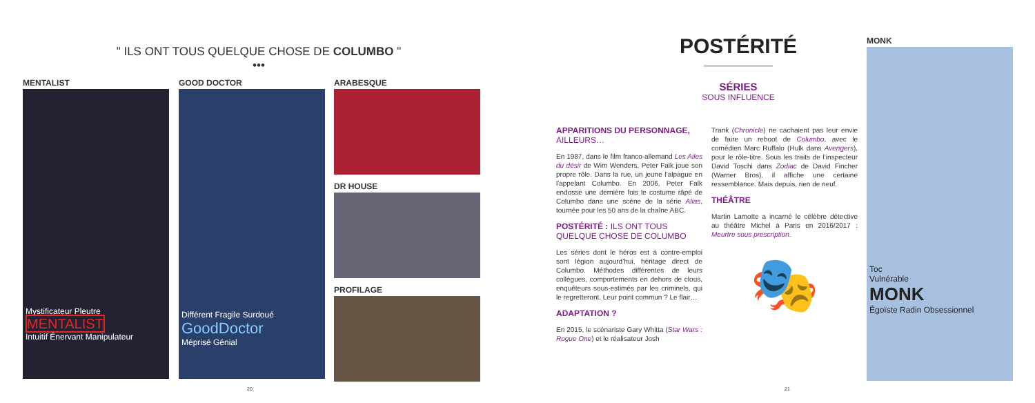" ILS ONT TOUS QUELQUE CHOSE DE COLUMBO "
•••
MENTALIST
Mystificateur Pleutre
MENTALIST
Intuitif Énervant Manipulateur
GOOD DOCTOR
Différent Fragile Surdoué
GoodDoctor
Méprisé Génial
ARABESQUE
DR HOUSE
PROFILAGE
20
POSTÉRITÉ
SÉRIES
SOUS INFLUENCE
APPARITIONS DU PERSONNAGE,
AILLEURS…
En 1987, dans le film franco-allemand Les Ailes du désir de Wim Wenders, Peter Falk joue son propre rôle. Dans la rue, un jeune l’alpague en l'appelant Columbo. En 2006, Peter Falk endosse une dernière fois le costume râpé de Columbo dans une scène de la série Alias, tournée pour les 50 ans de la chaîne ABC.
POSTÉRITÉ : ILS ONT TOUS QUELQUE CHOSE DE COLUMBO
Les séries dont le héros est à contre-emploi sont légion aujourd’hui, héritage direct de Columbo. Méthodes différentes de leurs collègues, comportements en dehors de clous, enquêteurs sous-estimés par les criminels, qui le regretteront. Leur point commun ? Le flair…
ADAPTATION ?
En 2015, le scénariste Gary Whitta (Star Wars : Rogue One) et le réalisateur Josh
Trank (Chronicle) ne cachaient pas leur envie de faire un reboot de Columbo, avec le comédien Marc Ruffalo (Hulk dans Avengers), pour le rôle-titre. Sous les traits de l’inspecteur David Toschi dans Zodiac de David Fincher (Warner Bros), il affiche une certaine ressemblance. Mais depuis, rien de neuf.
THÉÂTRE
Martin Lamotte a incarné le célèbre détective au théâtre Michel à Paris en 2016/2017 : Meurtre sous prescription.
🎭
MONK
Toc
Vulnérable
MONK
Égoïste Radin Obsessionnel
21